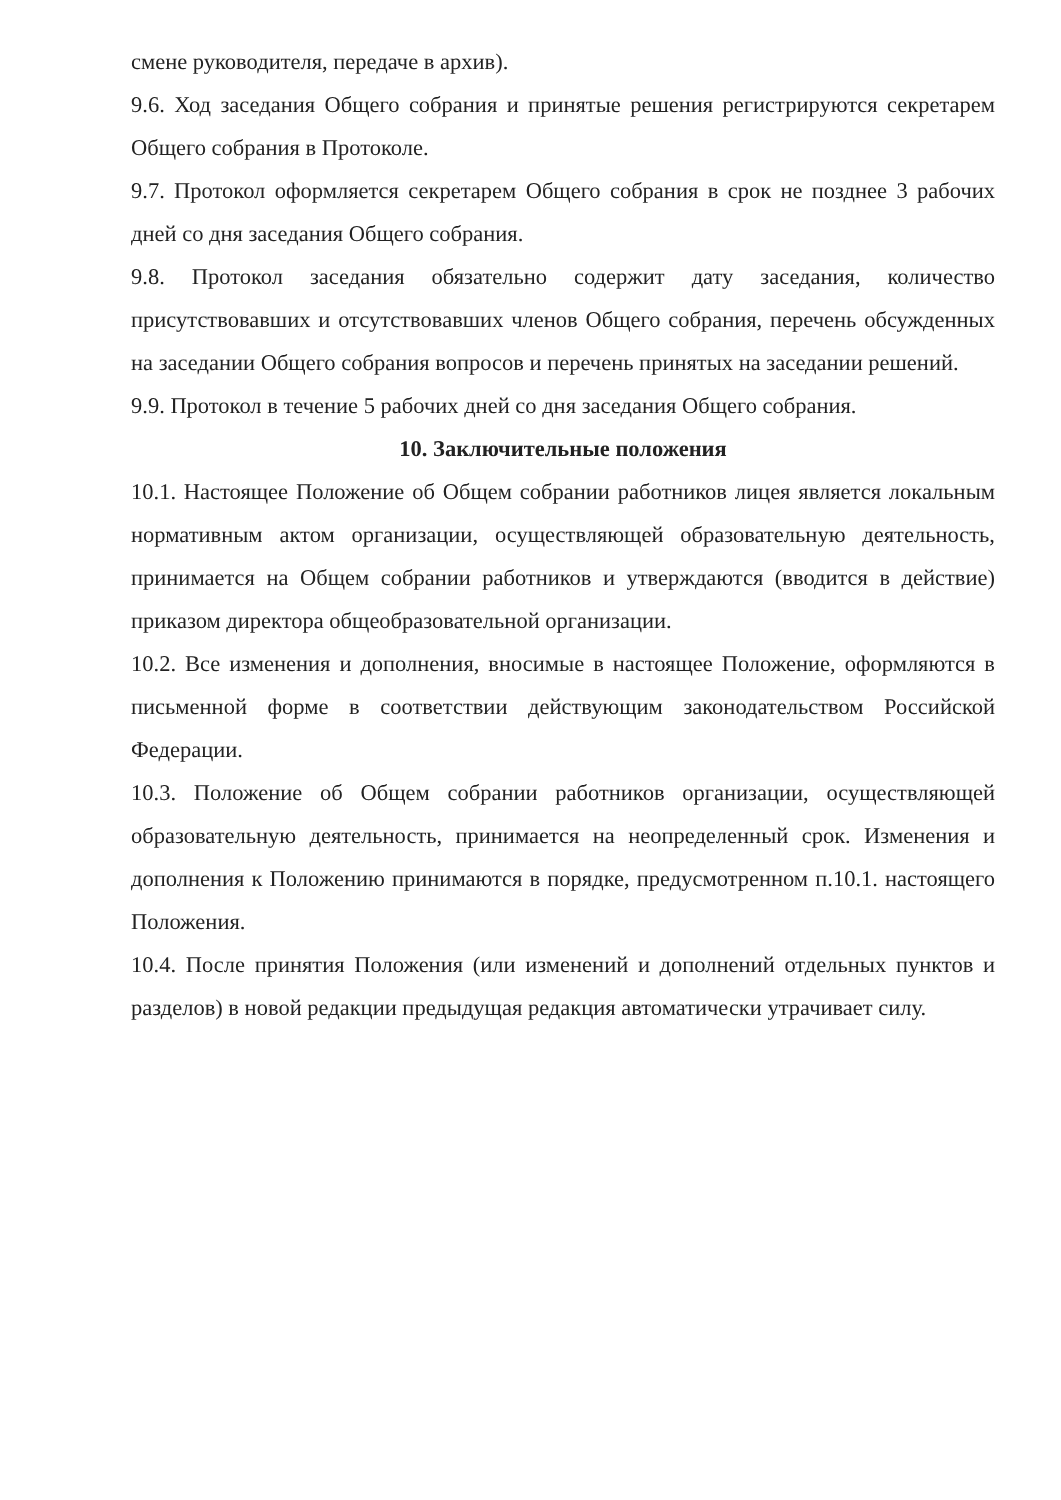смене руководителя, передаче в архив).
9.6. Ход заседания Общего собрания и принятые решения регистрируются секретарем Общего собрания в Протоколе.
9.7. Протокол оформляется секретарем Общего собрания в срок не позднее 3 рабочих дней со дня заседания Общего собрания.
9.8. Протокол заседания обязательно содержит дату заседания, количество присутствовавших и отсутствовавших членов Общего собрания, перечень обсужденных на заседании Общего собрания вопросов и перечень принятых на заседании решений.
9.9. Протокол в течение 5 рабочих дней со дня заседания Общего собрания.
10. Заключительные положения
10.1. Настоящее Положение об Общем собрании работников лицея является локальным нормативным актом организации, осуществляющей образовательную деятельность, принимается на Общем собрании работников и утверждаются (вводится в действие) приказом директора общеобразовательной организации.
10.2. Все изменения и дополнения, вносимые в настоящее Положение, оформляются в письменной форме в соответствии действующим законодательством Российской Федерации.
10.3. Положение об Общем собрании работников организации, осуществляющей образовательную деятельность, принимается на неопределенный срок. Изменения и дополнения к Положению принимаются в порядке, предусмотренном п.10.1. настоящего Положения.
10.4. После принятия Положения (или изменений и дополнений отдельных пунктов и разделов) в новой редакции предыдущая редакция автоматически утрачивает силу.